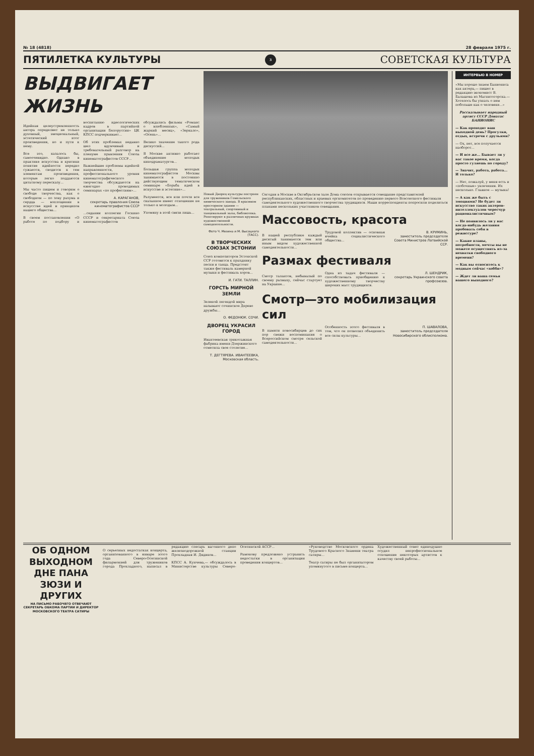№ 18 (4818) 28 февраля 1975 г.
ПЯТИЛЕТКА КУЛЬТУРЫ 3 СОВЕТСКАЯ КУЛЬТУРА
ВЫДВИГАЕТ ЖИЗНЬ
Идейная целеустремленность автора определяет не только духовный, эмоциональный, эстетический итог произведения, но и пути к нему.
Все это, казалось бы, самоочевидно. Однако в практике искусства и критики понятие идейности нередко сужается, сводится к тем элементам произведения, которые легко поддаются цитатному пересказу...
Мы часто пишем и говорим о свободе творчества, как о свободном — по зову разума и сердца — воплощении в искусстве идей и принципов нашего общества...
В своем постановлении «О работе по подбору и воспитанию идеологических кадров в партийной организации Белоруссии» ЦК КПСС подчеркивает...
Об этих проблемах недавно шел вдумчивый и требовательный разговор на пленуме правления Союза кинематографистов СССР...
Важнейшие проблемы идейной направленности, профессионального уровня кинематографического творчества обсуждаются на ежегодно проводимых семинарах «по профессиям»...
А. КАРАГАНОВ,
секретарь правления Союза кинематографистов СССР
...седании коллегии Госкино СССР и секретариата Союза кинематографистов обсуждались фильмы «Романс о влюбленных», «Самый жаркий месяц», «Зеркало», «Осень»...
Велико значение такого рода дискуссий...
В Москве активно работает объединение молодых кинодраматургов...
Большая группа молодых кинематографистов Москвы занимается в постоянно действующем тематическом семинаре «Борьба идей в искусстве и эстетике»...
Разумеется, все или почти все сказанное имеет отношение не только к молодым...
Упомяну в этой связи лишь...
Новый Дворец культуры построен для тружеников Гомельского химического завода. В красивом просторном здании — театральный, спортивный и танцевальный залы, библиотека. Репетируют в различных кружках художественной самодеятельности.
Фото Ч. Мезина и М. Высоцкого (ТАСС).
В ТВОРЧЕСКИХ СОЮЗАХ ЭСТОНИИ
Союз композиторов Эстонской ССР готовится к празднику песни и танца. Предстоит также фестиваль камерной музыки и фестиваль хоров...
И. ГАТИ. ТАЛЛИН.
ГОРСТЬ МИРНОЙ ЗЕМЛИ
Зеленой легендой мира называют сочинское Дерево дружбы...
О. ФЕДОНЮК. СОЧИ.
ДВОРЕЦ УКРАСИЛ ГОРОД
Ивантеевская трикотажная фабрика имени Дзержинского отметила свое столетие...
Т. ДЕГТЯРЕВА. ИВАНТЕЕВКА, Московская область.
Сегодня в Москве в Октябрьском зале Дома союзов открывается совещание представителей республиканских, областных и краевых оргкомитетов по проведению первого Всесоюзного фестиваля самодеятельного художественного творчества трудящихся. Наши корреспонденты попросили поделиться планами нескольких участников совещания.
Массовость, красота
В нашей республике каждый десятый занимается тем или иным видом художественной самодеятельности...
Трудовой коллектив — основная ячейка социалистического общества...
В. КРУМИНЬ,
заместитель председателя Совета Министров Латвийской ССР.
Размах фестиваля
Смотр талантов, небывалый по своему размаху, сейчас стартует на Украине...
Одна из задач фестиваля — способствовать приобщению к художественному творчеству широких масс трудящихся.
Л. ШЕНДРИК,
секретарь Украинского совета профсоюзов.
Смотр—это мобилизация сил
В памяти новосибирцев до сих пор свежи воспоминания о Всероссийском смотре сельской самодеятельности...
Особенность этого фестиваля в том, что он позволил объединить все силы культуры...
П. ШАВАЛОВА,
заместитель председателя Новосибирского облисполкома.
ИНТЕРВЬЮ В НОМЕР
«Мы хорошо знаем Баниониса как актера,— пишет в редакцию экономист В. Балашова из Магнитогорска.— Хотелось бы узнать о нем побольше как о человеке...»
Рассказывает народный артист СССР Донатас БАНИОНИС
— Как проходит ваш выходной день? Прогулки, отдых, встречи с друзьями?
— Ох, нет, все получается наоборот...
— И все же... Бывает ли у вас такое время, когда просто гуляешь по городу?
— Значит, работа, работа... И только?
— Нет, пожалуй, у меня есть и «побочные» увлечения. Их несколько. Главное — музыка!
— А как же быть с эмоциями? Не будет ли искусство таких актеров-интеллектуалов чересчур рационалистичным?
— Не появилось ли у вас когда-нибудь желания пробовать себя в режиссуре?
— Какие планы, потребности, мечты вы не можете осуществить из-за нехватки свободного времени?
— Как вы относитесь к модным сейчас «хобби»?
— Ждет ли ваша семья вашего выходного?
ОБ ОДНОМ ВЫХОДНОМ ДНЕ ПАНА ЗЮЗИ И ДРУГИХ
НА ПИСЬМО РАБОЧЕГО ОТВЕЧАЮТ СЕКРЕТАРЬ ОБКОМА ПАРТИИ И ДИРЕКТОР МОСКОВСКОГО ТЕАТРА САТИРЫ
О серьезных недостатках концерта, организованного в январе этого года Северо-Осетинской филармонией для тружеников города Прохладного, написал в редакцию слесарь вагонного депо железнодорожной станции Прохладная И. Дядиков...
КПСС А. Кунчева,— обсуждалось в Министерстве культуры Северо-Осетинской АССР...
Рамонову предложено устранить недостатки в организации проведения концертов...
«Руководство Московского ордена Трудового Красного Знамени театра сатиры...
Театр сатиры не был организатором упомянутого в письме концерта...
Художественный совет единодушно осудил непрофессиональное отношение некоторых артистов к качеству своей работы...